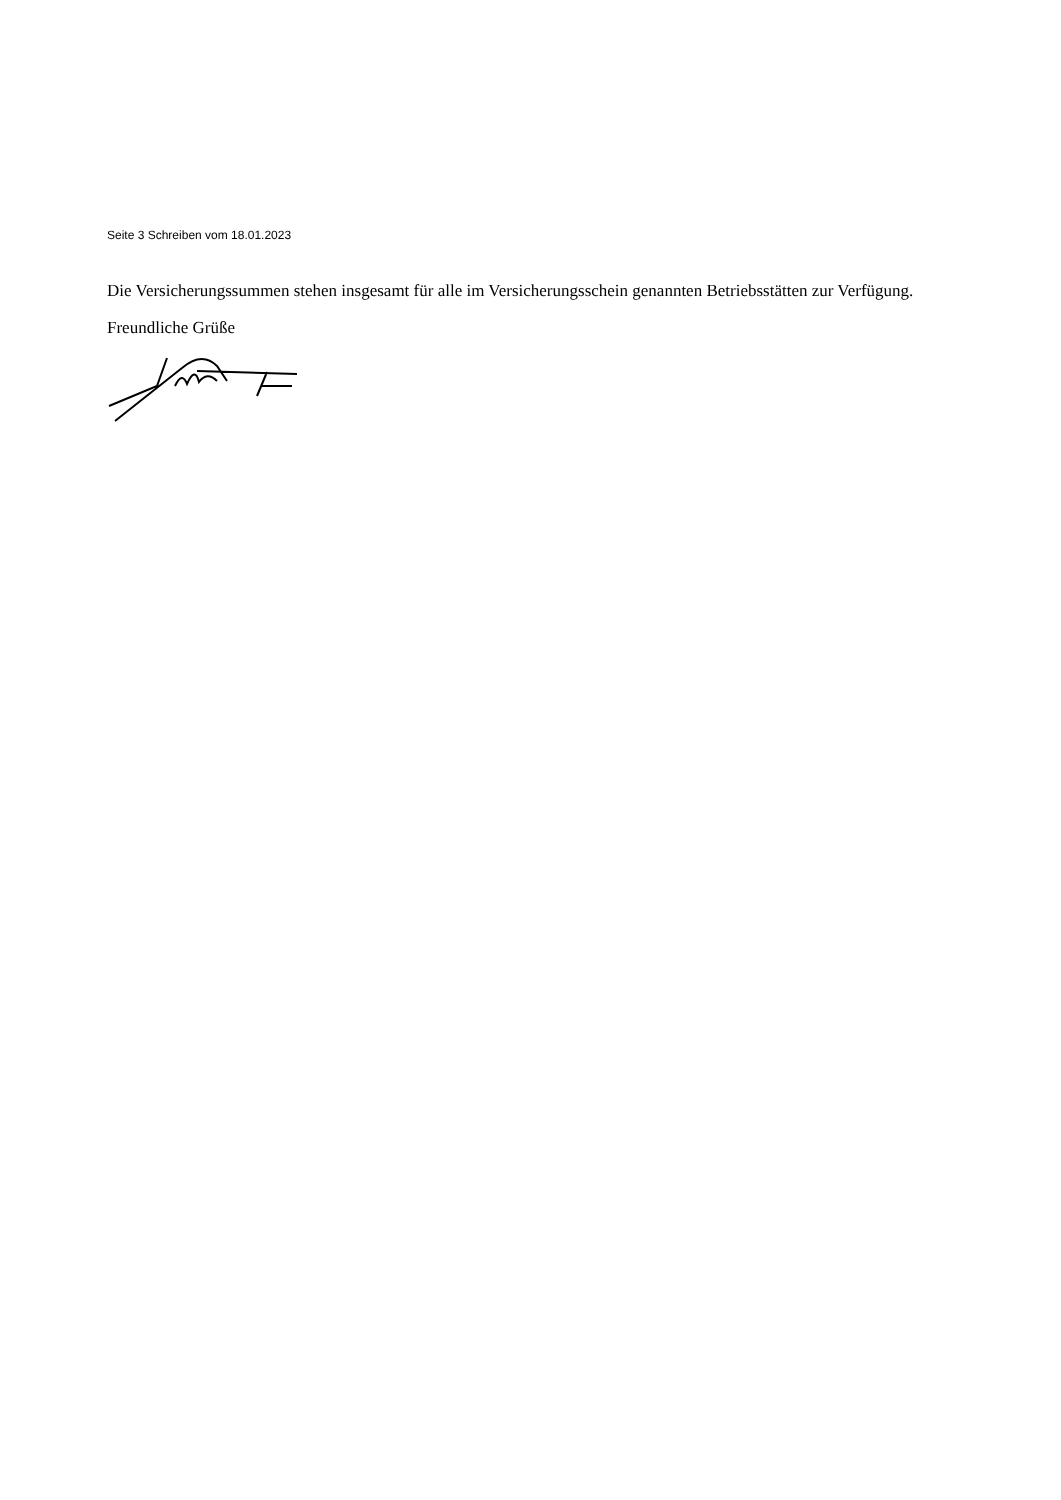Seite 3 Schreiben vom 18.01.2023
Die Versicherungssummen stehen insgesamt für alle im Versicherungsschein genannten Betriebsstätten zur Verfügung.
Freundliche Grüße